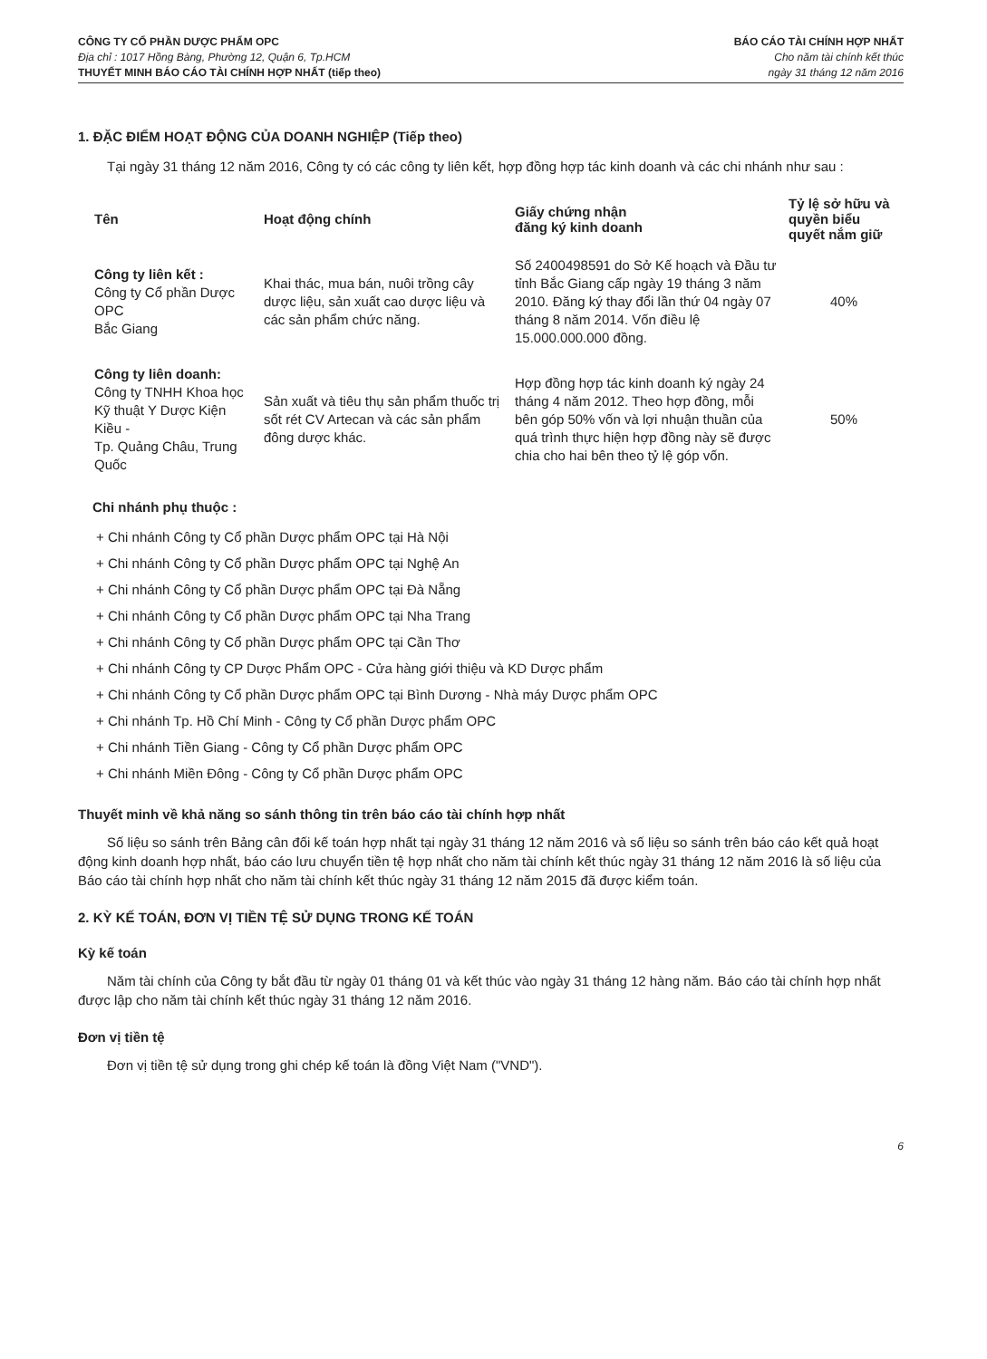CÔNG TY CỔ PHẦN DƯỢC PHẨM OPC
Địa chỉ : 1017 Hồng Bàng, Phường 12, Quận 6, Tp.HCM
THUYẾT MINH BÁO CÁO TÀI CHÍNH HỢP NHẤT (tiếp theo)
BÁO CÁO TÀI CHÍNH HỢP NHẤT
Cho năm tài chính kết thúc
ngày 31 tháng 12 năm 2016
1. ĐẶC ĐIỂM HOẠT ĐỘNG CỦA DOANH NGHIỆP (Tiếp theo)
Tại ngày 31 tháng 12 năm 2016, Công ty có các công ty liên kết, hợp đồng hợp tác kinh doanh và các chi nhánh như sau :
| Tên | Hoạt động chính | Giấy chứng nhận đăng ký kinh doanh | Tỷ lệ sở hữu và quyền biểu quyết nắm giữ |
| --- | --- | --- | --- |
| Công ty liên kết : Công ty Cổ phần Dược OPC Bắc Giang | Khai thác, mua bán, nuôi trồng cây dược liệu, sản xuất cao dược liệu và các sản phẩm chức năng. | Số 2400498591 do Sở Kế hoạch và Đầu tư tỉnh Bắc Giang cấp ngày 19 tháng 3 năm 2010. Đăng ký thay đổi lần thứ 04 ngày 07 tháng 8 năm 2014. Vốn điều lệ 15.000.000.000 đồng. | 40% |
| Công ty liên doanh: Công ty TNHH Khoa học Kỹ thuật Y Dược Kiện Kiều - Tp. Quảng Châu, Trung Quốc | Sản xuất và tiêu thụ sản phẩm thuốc trị sốt rét CV Artecan và các sản phẩm đông dược khác. | Hợp đồng hợp tác kinh doanh ký ngày 24 tháng 4 năm 2012. Theo hợp đồng, mỗi bên góp 50% vốn và lợi nhuận thuần của quá trình thực hiện hợp đồng này sẽ được chia cho hai bên theo tỷ lệ góp vốn. | 50% |
Chi nhánh phụ thuộc :
+ Chi nhánh Công ty Cổ phần Dược phẩm OPC tại Hà Nội
+ Chi nhánh Công ty Cổ phần Dược phẩm OPC tại Nghệ An
+ Chi nhánh Công ty Cổ phần Dược phẩm OPC tại Đà Nẵng
+ Chi nhánh Công ty Cổ phần Dược phẩm OPC tại Nha Trang
+ Chi nhánh Công ty Cổ phần Dược phẩm OPC tại Cần Thơ
+ Chi nhánh Công ty CP Dược Phẩm OPC - Cửa hàng giới thiệu và KD Dược phẩm
+ Chi nhánh Công ty Cổ phần Dược phẩm OPC tại Bình Dương - Nhà máy Dược phẩm OPC
+ Chi nhánh Tp. Hồ Chí Minh - Công ty Cổ phần Dược phẩm OPC
+ Chi nhánh Tiền Giang - Công ty Cổ phần Dược phẩm OPC
+ Chi nhánh Miền Đông - Công ty Cổ phần Dược phẩm OPC
Thuyết minh về khả năng so sánh thông tin trên báo cáo tài chính hợp nhất
Số liệu so sánh trên Bảng cân đối kế toán hợp nhất tại ngày 31 tháng 12 năm 2016 và số liệu so sánh trên báo cáo kết quả hoạt động kinh doanh hợp nhất, báo cáo lưu chuyển tiền tệ hợp nhất cho năm tài chính kết thúc ngày 31 tháng 12 năm 2016 là số liệu của Báo cáo tài chính hợp nhất cho năm tài chính kết thúc ngày 31 tháng 12 năm 2015 đã được kiểm toán.
2. KỲ KẾ TOÁN, ĐƠN VỊ TIỀN TỆ SỬ DỤNG TRONG KẾ TOÁN
Kỳ kế toán
Năm tài chính của Công ty bắt đầu từ ngày 01 tháng 01 và kết thúc vào ngày 31 tháng 12 hàng năm. Báo cáo tài chính hợp nhất được lập cho năm tài chính kết thúc ngày 31 tháng 12 năm 2016.
Đơn vị tiền tệ
Đơn vị tiền tệ sử dụng trong ghi chép kế toán là đồng Việt Nam ("VND").
6